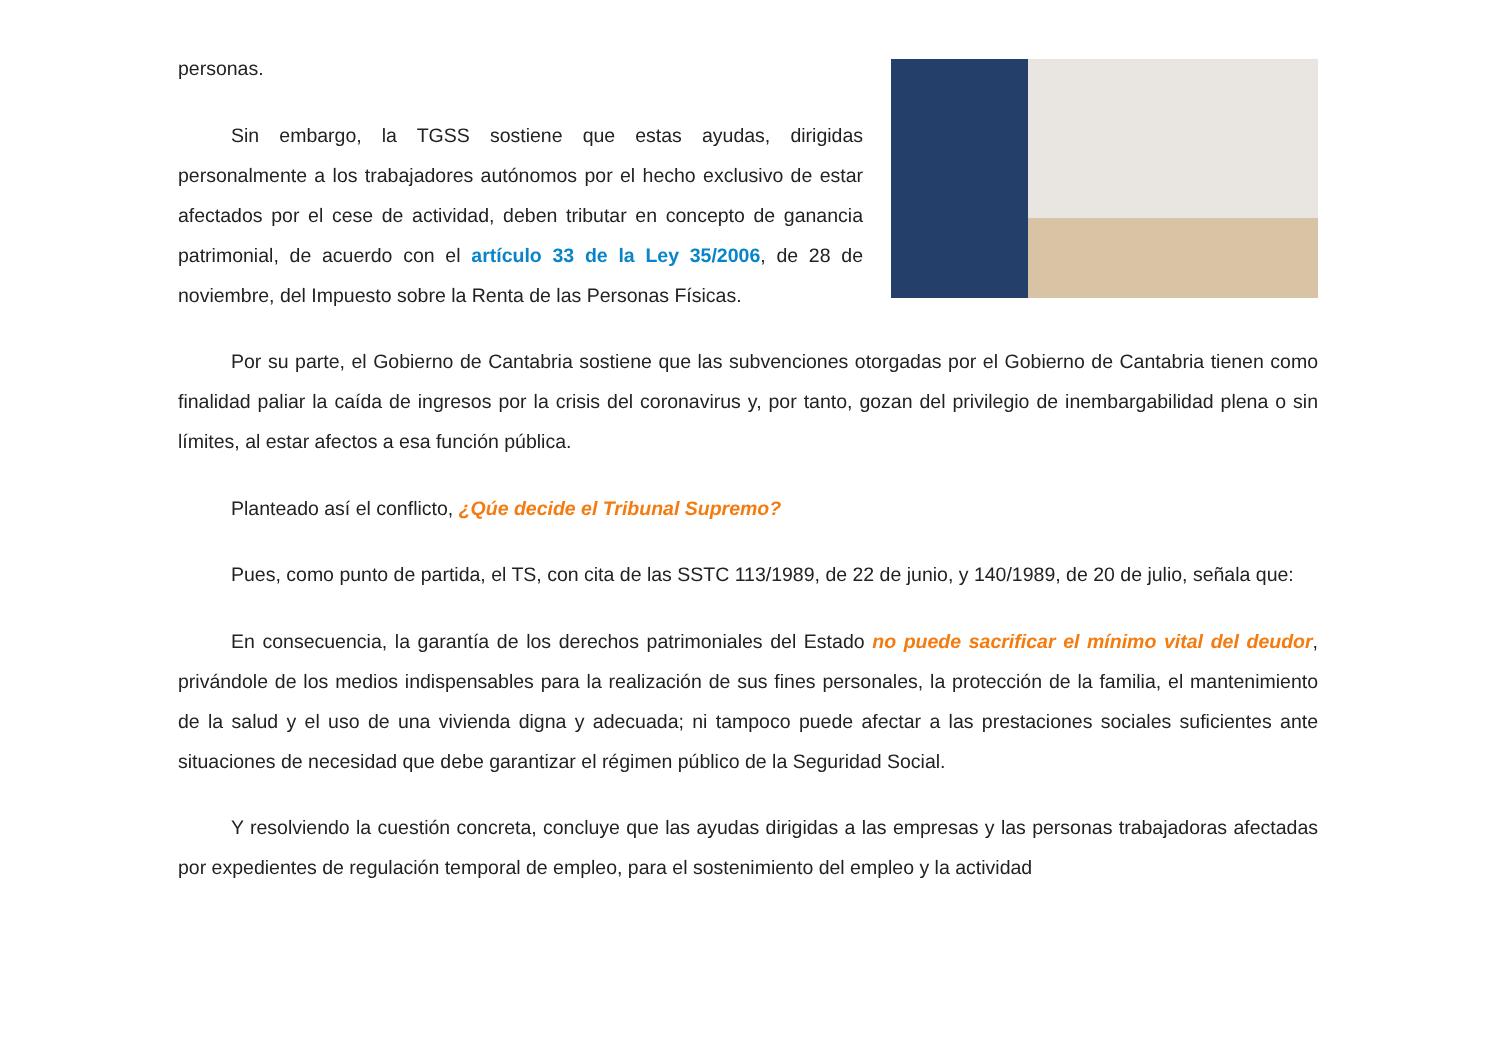personas.
Sin embargo, la TGSS sostiene que estas ayudas, dirigidas personalmente a los trabajadores autónomos por el hecho exclusivo de estar afectados por el cese de actividad, deben tributar en concepto de ganancia patrimonial, de acuerdo con el artículo 33 de la Ley 35/2006, de 28 de noviembre, del Impuesto sobre la Renta de las Personas Físicas.
Por su parte, el Gobierno de Cantabria sostiene que las subvenciones otorgadas por el Gobierno de Cantabria tienen como finalidad paliar la caída de ingresos por la crisis del coronavirus y, por tanto, gozan del privilegio de inembargabilidad plena o sin límites, al estar afectos a esa función pública.
Planteado así el conflicto, ¿Qúe decide el Tribunal Supremo?
Pues, como punto de partida, el TS, con cita de las SSTC 113/1989, de 22 de junio, y 140/1989, de 20 de julio, señala que:
En consecuencia, la garantía de los derechos patrimoniales del Estado no puede sacrificar el mínimo vital del deudor, privándole de los medios indispensables para la realización de sus fines personales, la protección de la familia, el mantenimiento de la salud y el uso de una vivienda digna y adecuada; ni tampoco puede afectar a las prestaciones sociales suficientes ante situaciones de necesidad que debe garantizar el régimen público de la Seguridad Social.
Y resolviendo la cuestión concreta, concluye que las ayudas dirigidas a las empresas y las personas trabajadoras afectadas por expedientes de regulación temporal de empleo, para el sostenimiento del empleo y la actividad